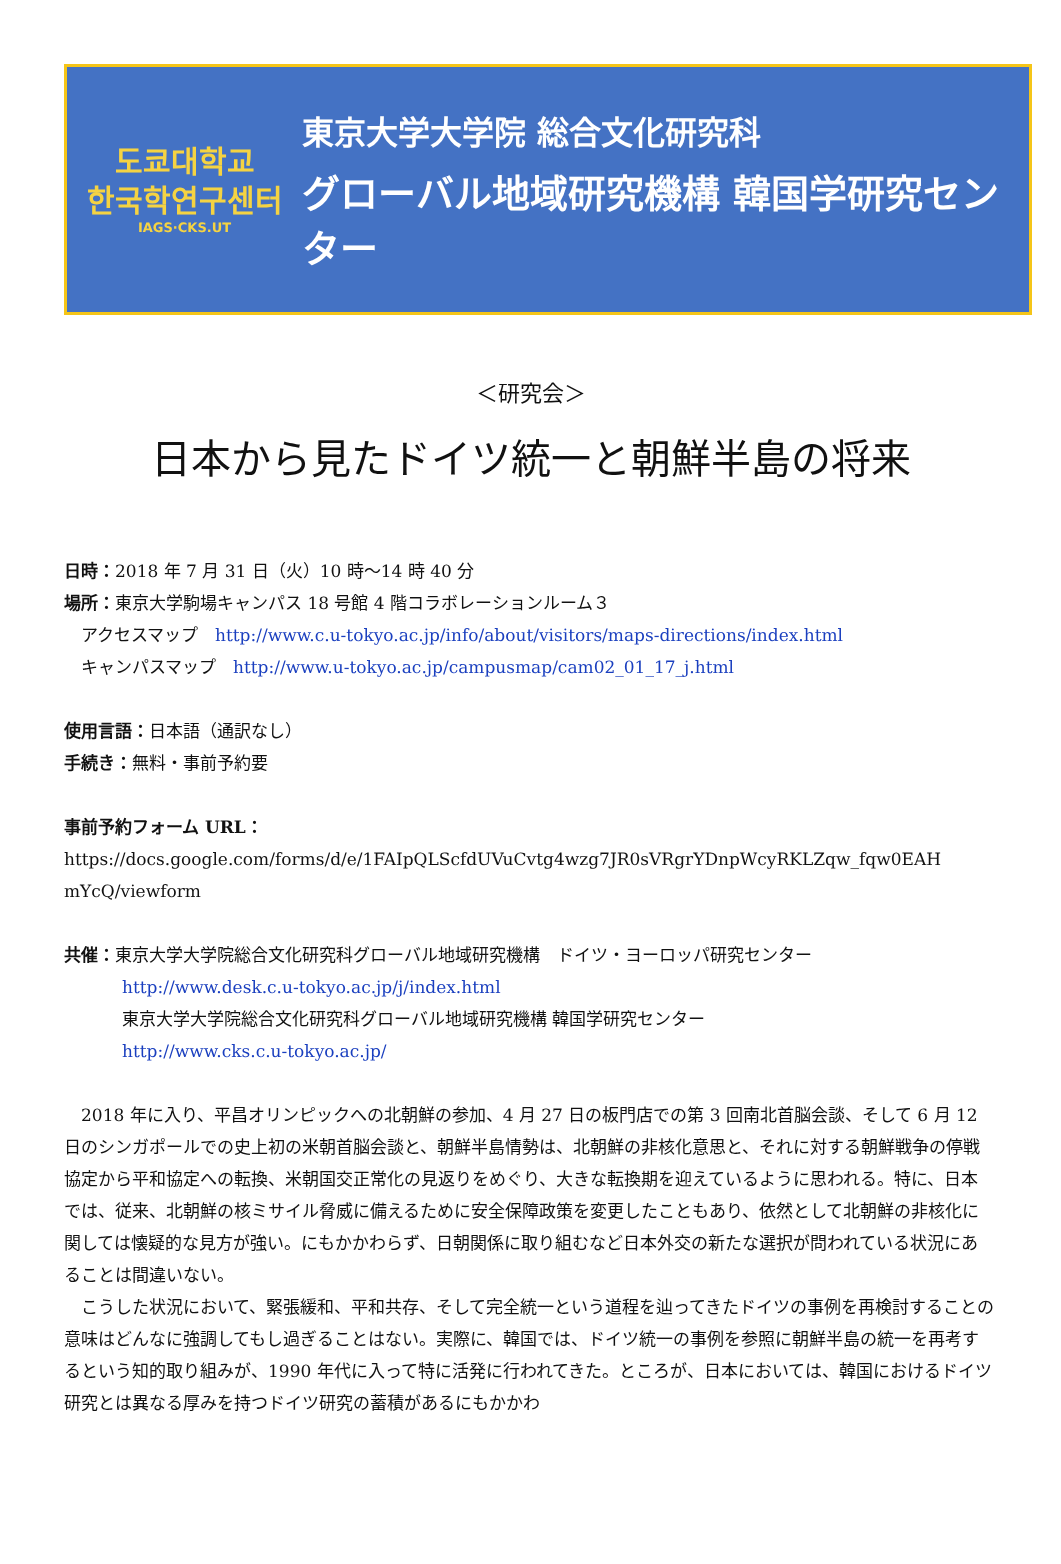도쿄대학교
한국학연구센터
IAGS·CKS.UT
東京大学大学院 総合文化研究科
グローバル地域研究機構 韓国学研究センター
＜研究会＞
日本から見たドイツ統一と朝鮮半島の将来
日時：2018 年 7 月 31 日（火）10 時～14 時 40 分
場所：東京大学駒場キャンパス 18 号館 4 階コラボレーションルーム３
　アクセスマップ　http://www.c.u-tokyo.ac.jp/info/about/visitors/maps-directions/index.html
　キャンパスマップ　http://www.u-tokyo.ac.jp/campusmap/cam02_01_17_j.html
使用言語：日本語（通訳なし）
手続き：無料・事前予約要
事前予約フォーム URL：
https://docs.google.com/forms/d/e/1FAIpQLScfdUVuCvtg4wzg7JR0sVRgrYDnpWcyRKLZqw_fqw0EAH mYcQ/viewform
共催：東京大学大学院総合文化研究科グローバル地域研究機構　ドイツ・ヨーロッパ研究センター
http://www.desk.c.u-tokyo.ac.jp/j/index.html
東京大学大学院総合文化研究科グローバル地域研究機構 韓国学研究センター
http://www.cks.c.u-tokyo.ac.jp/
2018 年に入り、平昌オリンピックへの北朝鮮の参加、4 月 27 日の板門店での第 3 回南北首脳会談、そして 6 月 12 日のシンガポールでの史上初の米朝首脳会談と、朝鮮半島情勢は、北朝鮮の非核化意思と、それに対する朝鮮戦争の停戦協定から平和協定への転換、米朝国交正常化の見返りをめぐり、大きな転換期を迎えているように思われる。特に、日本では、従来、北朝鮮の核ミサイル脅威に備えるために安全保障政策を変更したこともあり、依然として北朝鮮の非核化に関しては懐疑的な見方が強い。にもかかわらず、日朝関係に取り組むなど日本外交の新たな選択が問われている状況にあることは間違いない。
こうした状況において、緊張緩和、平和共存、そして完全統一という道程を辿ってきたドイツの事例を再検討することの意味はどんなに強調してもし過ぎることはない。実際に、韓国では、ドイツ統一の事例を参照に朝鮮半島の統一を再考するという知的取り組みが、1990 年代に入って特に活発に行われてきた。ところが、日本においては、韓国におけるドイツ研究とは異なる厚みを持つドイツ研究の蓄積があるにもかかわ